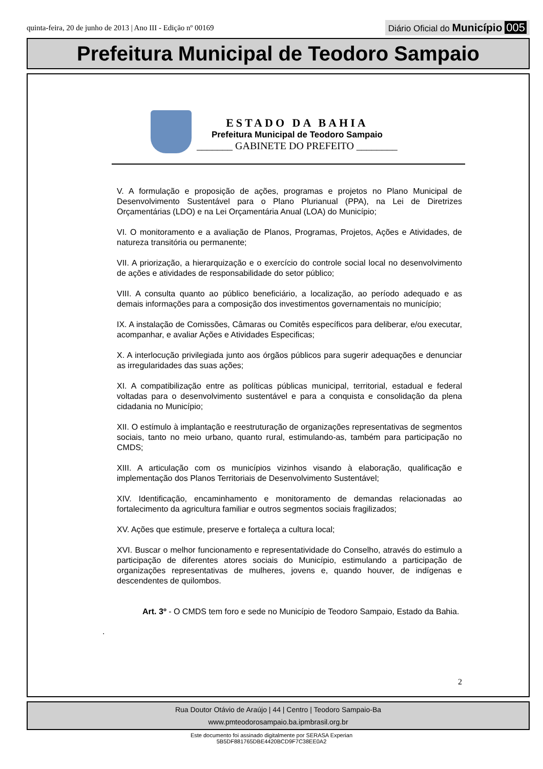quinta-feira, 20 de junho de 2013 | Ano III - Edição nº 00169 Diário Oficial do Município 005
Prefeitura Municipal de Teodoro Sampaio
ESTADO DA BAHIA
Prefeitura Municipal de Teodoro Sampaio
_______ GABINETE DO PREFEITO ________
V. A formulação e proposição de ações, programas e projetos no Plano Municipal de Desenvolvimento Sustentável para o Plano Plurianual (PPA), na Lei de Diretrizes Orçamentárias (LDO) e na Lei Orçamentária Anual (LOA) do Município;
VI. O monitoramento e a avaliação de Planos, Programas, Projetos, Ações e Atividades, de natureza transitória ou permanente;
VII. A priorização, a hierarquização e o exercício do controle social local no desenvolvimento de ações e atividades de responsabilidade do setor público;
VIII. A consulta quanto ao público beneficiário, a localização, ao período adequado e as demais informações para a composição dos investimentos governamentais no município;
IX. A instalação de Comissões, Câmaras ou Comitês específicos para deliberar, e/ou executar, acompanhar, e avaliar Ações e Atividades Especificas;
X. A interlocução privilegiada junto aos órgãos públicos para sugerir adequações e denunciar as irregularidades das suas ações;
XI. A compatibilização entre as políticas públicas municipal, territorial, estadual e federal voltadas para o desenvolvimento sustentável e para a conquista e consolidação da plena cidadania no Município;
XII. O estímulo à implantação e reestruturação de organizações representativas de segmentos sociais, tanto no meio urbano, quanto rural, estimulando-as, também para participação no CMDS;
XIII. A articulação com os municípios vizinhos visando à elaboração, qualificação e implementação dos Planos Territoriais de Desenvolvimento Sustentável;
XIV. Identificação, encaminhamento e monitoramento de demandas relacionadas ao fortalecimento da agricultura familiar e outros segmentos sociais fragilizados;
XV. Ações que estimule, preserve e fortaleça a cultura local;
XVI. Buscar o melhor funcionamento e representatividade do Conselho, através do estimulo a participação de diferentes atores sociais do Município, estimulando a participação de organizações representativas de mulheres, jovens e, quando houver, de indígenas e descendentes de quilombos.
Art. 3º - O CMDS tem foro e sede no Município de Teodoro Sampaio, Estado da Bahia.
.
2
Rua Doutor Otávio de Araújo | 44 | Centro | Teodoro Sampaio-Ba
www.pmteodorosampaio.ba.ipmbrasil.org.br
Este documento foi assinado digitalmente por SERASA Experian
5B5DF881765DBE4420BCD9F7C38EE0A2